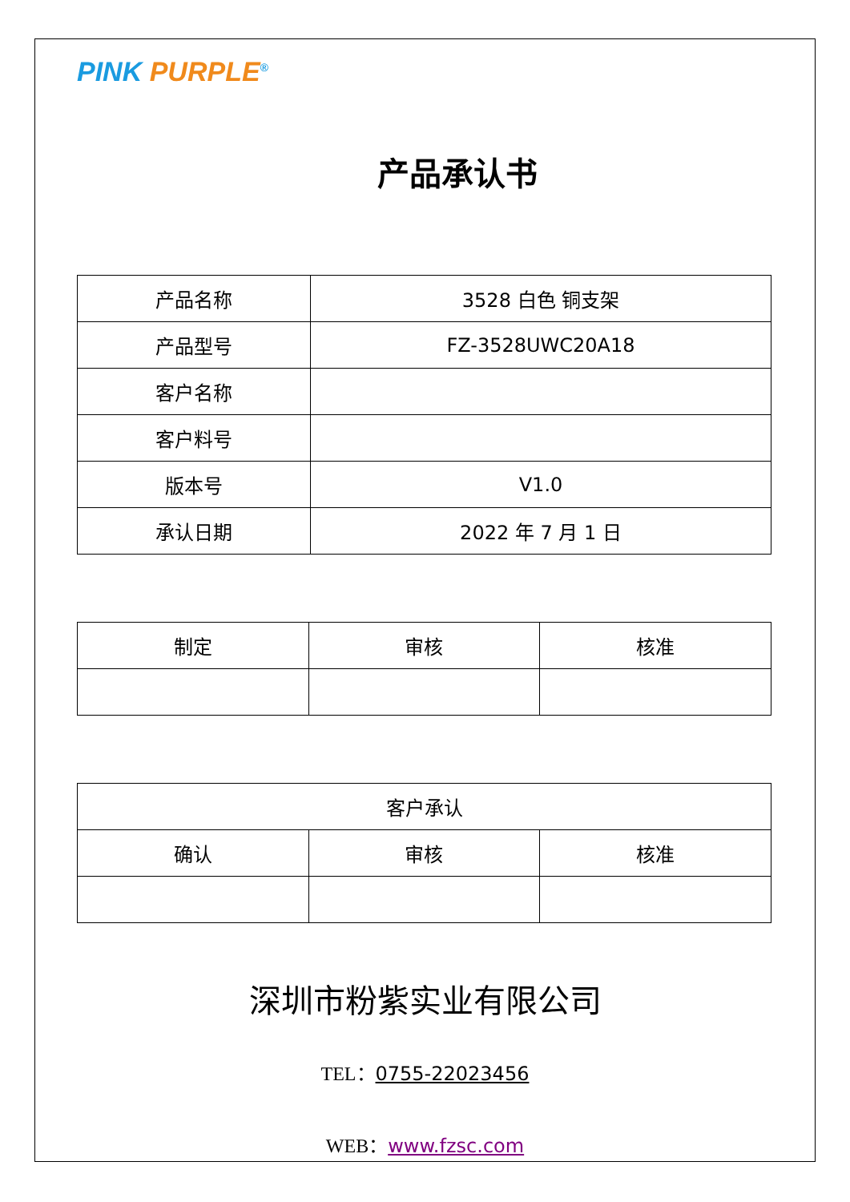PINK PURPLE<sup>®</sup>
产品承认书
| 产品名称 | 3528 白色 铜支架 |
| 产品型号 | FZ-3528UWC20A18 |
| 客户名称 | |
| 客户料号 | |
| 版本号 | V1.0 |
| 承认日期 | 2022 年 7 月 1 日 |
| 制定 | 审核 | 核准 |
| --- | --- | --- |
| 客户承认 | | |
| --- | --- | --- |
| 确认 | 审核 | 核准 |
深圳市粉紫实业有限公司
TEL：0755-22023456
WEB：www.fzsc.com